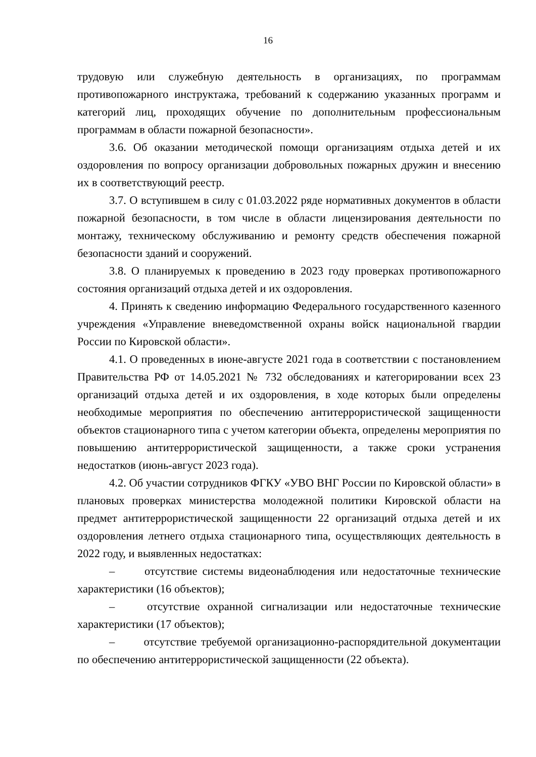16
трудовую или служебную деятельность в организациях, по программам противопожарного инструктажа, требований к содержанию указанных программ и категорий лиц, проходящих обучение по дополнительным профессиональным программам в области пожарной безопасности».
3.6. Об оказании методической помощи организациям отдыха детей и их оздоровления по вопросу организации добровольных пожарных дружин и внесению их в соответствующий реестр.
3.7. О вступившем в силу с 01.03.2022 ряде нормативных документов в области пожарной безопасности, в том числе в области лицензирования деятельности по монтажу, техническому обслуживанию и ремонту средств обеспечения пожарной безопасности зданий и сооружений.
3.8. О планируемых к проведению в 2023 году проверках противопожарного состояния организаций отдыха детей и их оздоровления.
4. Принять к сведению информацию Федерального государственного казенного учреждения «Управление вневедомственной охраны войск национальной гвардии России по Кировской области».
4.1. О проведенных в июне-августе 2021 года в соответствии с постановлением Правительства РФ от 14.05.2021 № 732 обследованиях и категорировании всех 23 организаций отдыха детей и их оздоровления, в ходе которых были определены необходимые мероприятия по обеспечению антитеррористической защищенности объектов стационарного типа с учетом категории объекта, определены мероприятия по повышению антитеррористической защищенности, а также сроки устранения недостатков (июнь-август 2023 года).
4.2. Об участии сотрудников ФГКУ «УВО ВНГ России по Кировской области» в плановых проверках министерства молодежной политики Кировской области на предмет антитеррористической защищенности 22 организаций отдыха детей и их оздоровления летнего отдыха стационарного типа, осуществляющих деятельность в 2022 году, и выявленных недостатках:
– отсутствие системы видеонаблюдения или недостаточные технические характеристики (16 объектов);
– отсутствие охранной сигнализации или недостаточные технические характеристики (17 объектов);
– отсутствие требуемой организационно-распорядительной документации по обеспечению антитеррористической защищенности (22 объекта).